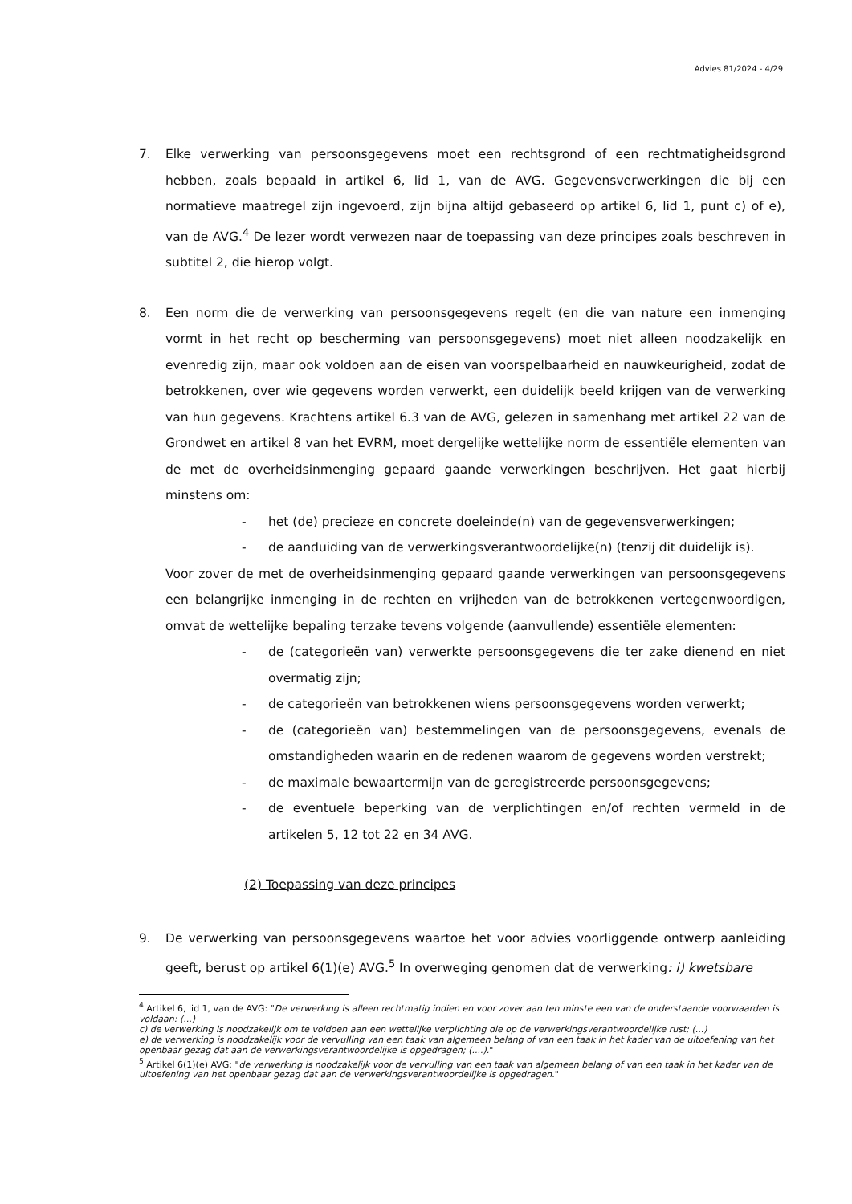Advies 81/2024 - 4/29
7. Elke verwerking van persoonsgegevens moet een rechtsgrond of een rechtmatigheidsgrond hebben, zoals bepaald in artikel 6, lid 1, van de AVG. Gegevensverwerkingen die bij een normatieve maatregel zijn ingevoerd, zijn bijna altijd gebaseerd op artikel 6, lid 1, punt c) of e), van de AVG.<sup>4</sup> De lezer wordt verwezen naar de toepassing van deze principes zoals beschreven in subtitel 2, die hierop volgt.
8. Een norm die de verwerking van persoonsgegevens regelt (en die van nature een inmenging vormt in het recht op bescherming van persoonsgegevens) moet niet alleen noodzakelijk en evenredig zijn, maar ook voldoen aan de eisen van voorspelbaarheid en nauwkeurigheid, zodat de betrokkenen, over wie gegevens worden verwerkt, een duidelijk beeld krijgen van de verwerking van hun gegevens. Krachtens artikel 6.3 van de AVG, gelezen in samenhang met artikel 22 van de Grondwet en artikel 8 van het EVRM, moet dergelijke wettelijke norm de essentiële elementen van de met de overheidsinmenging gepaard gaande verwerkingen beschrijven. Het gaat hierbij minstens om:
- het (de) precieze en concrete doeleinde(n) van de gegevensverwerkingen;
- de aanduiding van de verwerkingsverantwoordelijke(n) (tenzij dit duidelijk is).
Voor zover de met de overheidsinmenging gepaard gaande verwerkingen van persoonsgegevens een belangrijke inmenging in de rechten en vrijheden van de betrokkenen vertegenwoordigen, omvat de wettelijke bepaling terzake tevens volgende (aanvullende) essentiële elementen:
- de (categorieën van) verwerkte persoonsgegevens die ter zake dienend en niet overmatig zijn;
- de categorieën van betrokkenen wiens persoonsgegevens worden verwerkt;
- de (categorieën van) bestemmelingen van de persoonsgegevens, evenals de omstandigheden waarin en de redenen waarom de gegevens worden verstrekt;
- de maximale bewaartermijn van de geregistreerde persoonsgegevens;
- de eventuele beperking van de verplichtingen en/of rechten vermeld in de artikelen 5, 12 tot 22 en 34 AVG.
(2) Toepassing van deze principes
9. De verwerking van persoonsgegevens waartoe het voor advies voorliggende ontwerp aanleiding geeft, berust op artikel 6(1)(e) AVG.<sup>5</sup> In overweging genomen dat de verwerking: i) kwetsbare
<sup>4</sup> Artikel 6, lid 1, van de AVG: "De verwerking is alleen rechtmatig indien en voor zover aan ten minste een van de onderstaande voorwaarden is voldaan: (...)
c) de verwerking is noodzakelijk om te voldoen aan een wettelijke verplichting die op de verwerkingsverantwoordelijke rust; (...)
e) de verwerking is noodzakelijk voor de vervulling van een taak van algemeen belang of van een taak in het kader van de uitoefening van het openbaar gezag dat aan de verwerkingsverantwoordelijke is opgedragen; (....)."
<sup>5</sup> Artikel 6(1)(e) AVG: "de verwerking is noodzakelijk voor de vervulling van een taak van algemeen belang of van een taak in het kader van de uitoefening van het openbaar gezag dat aan de verwerkingsverantwoordelijke is opgedragen."